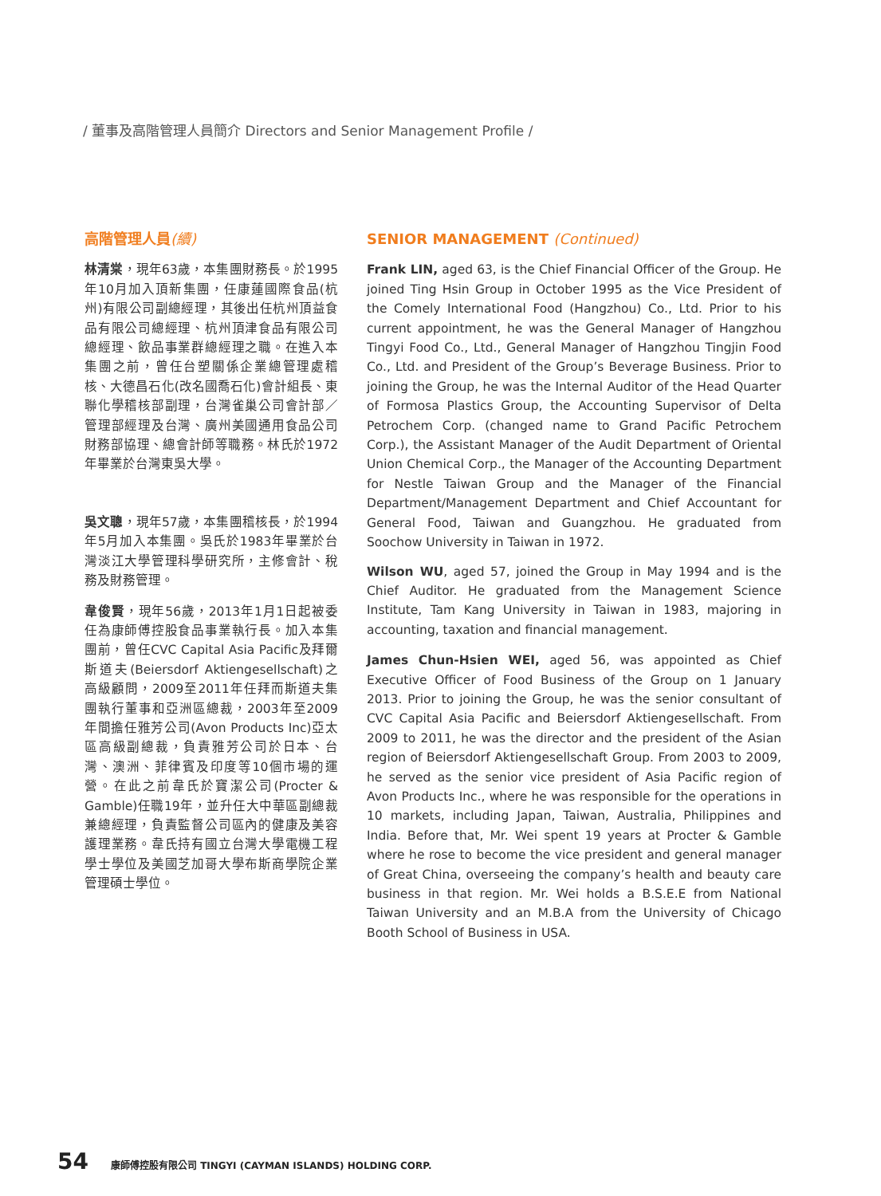/ 董事及高階管理人員簡介 Directors and Senior Management Profile /
高階管理人員(續)
林清棠，現年63歲，本集團財務長。於1995年10月加入頂新集團，任康蓮國際食品(杭州)有限公司副總經理，其後出任杭州頂益食品有限公司總經理、杭州頂津食品有限公司總經理、飲品事業群總經理之職。在進入本集團之前，曾任台塑關係企業總管理處稽核、大德昌石化(改名國喬石化)會計組長、東聯化學稽核部副理，台灣雀巢公司會計部／管理部經理及台灣、廣州美國通用食品公司財務部協理、總會計師等職務。林氏於1972年畢業於台灣東吳大學。
吳文聰，現年57歲，本集團稽核長，於1994年5月加入本集團。吳氏於1983年畢業於台灣淡江大學管理科學研究所，主修會計、稅務及財務管理。
韋俊賢，現年56歲，2013年1月1日起被委任為康師傅控股食品事業執行長。加入本集團前，曾任CVC Capital Asia Pacific及拜爾斯道夫(Beiersdorf Aktiengesellschaft)之高級顧問，2009至2011年任拜而斯道夫集團執行董事和亞洲區總裁，2003年至2009年間擔任雅芳公司(Avon Products Inc)亞太區高級副總裁，負責雅芳公司於日本、台灣、澳洲、菲律賓及印度等10個市場的運營。在此之前韋氏於寶潔公司(Procter & Gamble)任職19年，並升任大中華區副總裁兼總經理，負責監督公司區內的健康及美容護理業務。韋氏持有國立台灣大學電機工程學士學位及美國芝加哥大學布斯商學院企業管理碩士學位。
SENIOR MANAGEMENT (Continued)
Frank LIN, aged 63, is the Chief Financial Officer of the Group. He joined Ting Hsin Group in October 1995 as the Vice President of the Comely International Food (Hangzhou) Co., Ltd. Prior to his current appointment, he was the General Manager of Hangzhou Tingyi Food Co., Ltd., General Manager of Hangzhou Tingjin Food Co., Ltd. and President of the Group’s Beverage Business. Prior to joining the Group, he was the Internal Auditor of the Head Quarter of Formosa Plastics Group, the Accounting Supervisor of Delta Petrochem Corp. (changed name to Grand Pacific Petrochem Corp.), the Assistant Manager of the Audit Department of Oriental Union Chemical Corp., the Manager of the Accounting Department for Nestle Taiwan Group and the Manager of the Financial Department/Management Department and Chief Accountant for General Food, Taiwan and Guangzhou. He graduated from Soochow University in Taiwan in 1972.
Wilson WU, aged 57, joined the Group in May 1994 and is the Chief Auditor. He graduated from the Management Science Institute, Tam Kang University in Taiwan in 1983, majoring in accounting, taxation and financial management.
James Chun-Hsien WEI, aged 56, was appointed as Chief Executive Officer of Food Business of the Group on 1 January 2013. Prior to joining the Group, he was the senior consultant of CVC Capital Asia Pacific and Beiersdorf Aktiengesellschaft. From 2009 to 2011, he was the director and the president of the Asian region of Beiersdorf Aktiengesellschaft Group. From 2003 to 2009, he served as the senior vice president of Asia Pacific region of Avon Products Inc., where he was responsible for the operations in 10 markets, including Japan, Taiwan, Australia, Philippines and India. Before that, Mr. Wei spent 19 years at Procter & Gamble where he rose to become the vice president and general manager of Great China, overseeing the company’s health and beauty care business in that region. Mr. Wei holds a B.S.E.E from National Taiwan University and an M.B.A from the University of Chicago Booth School of Business in USA.
54 康師傅控股有限公司 TINGYI (CAYMAN ISLANDS) HOLDING CORP.